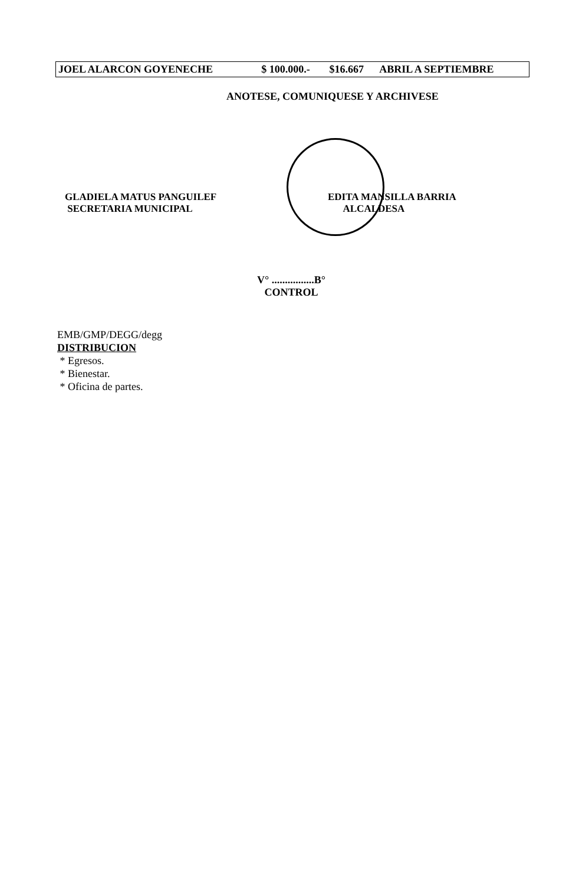| JOEL ALARCON GOYENECHE | $ 100.000.- | $16.667 | ABRIL A SEPTIEMBRE |
ANOTESE, COMUNIQUESE Y ARCHIVESE
GLADIELA MATUS PANGUILEF
SECRETARIA MUNICIPAL
EDITA MANSILLA BARRIA
ALCALDESA
V° ................B°
CONTROL
EMB/GMP/DEGG/degg
DISTRIBUCION
* Egresos.
* Bienestar.
* Oficina de partes.